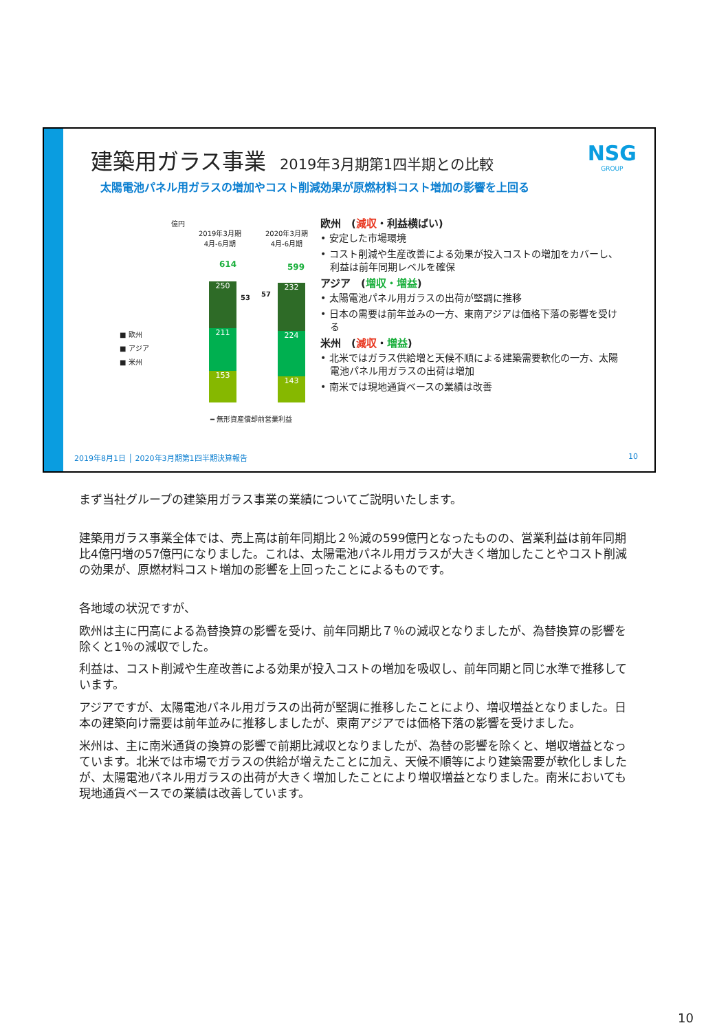建築用ガラス事業 2019年3月期第1四半期との比較
NSG
GROUP
太陽電池パネル用ガラスの増加やコスト削減効果が原燃材料コスト増加の影響を上回る
億円
2019年3月期
4月-6月期
2020年3月期
4月-6月期
614 599
■ 欧州
■ アジア
■ 米州
250
211
153
232
224
143
53 57
━ 無形資産償却前営業利益
欧州　(減収・利益横ばい)
• 安定した市場環境
• コスト削減や生産改善による効果が投入コストの増加をカバーし、利益は前年同期レベルを確保
アジア　(増収・増益)
• 太陽電池パネル用ガラスの出荷が堅調に推移
• 日本の需要は前年並みの一方、東南アジアは価格下落の影響を受ける
米州　(減収・増益)
• 北米ではガラス供給増と天候不順による建築需要軟化の一方、太陽電池パネル用ガラスの出荷は増加
• 南米では現地通貨ベースの業績は改善
2019年8月1日 │ 2020年3月期第1四半期決算報告 10
まず当社グループの建築用ガラス事業の業績についてご説明いたします。
建築用ガラス事業全体では、売上高は前年同期比２％減の599億円となったものの、営業利益は前年同期比4億円増の57億円になりました。これは、太陽電池パネル用ガラスが大きく増加したことやコスト削減の効果が、原燃材料コスト増加の影響を上回ったことによるものです。
各地域の状況ですが、
欧州は主に円高による為替換算の影響を受け、前年同期比７％の減収となりましたが、為替換算の影響を除くと1％の減収でした。
利益は、コスト削減や生産改善による効果が投入コストの増加を吸収し、前年同期と同じ水準で推移しています。
アジアですが、太陽電池パネル用ガラスの出荷が堅調に推移したことにより、増収増益となりました。日本の建築向け需要は前年並みに推移しましたが、東南アジアでは価格下落の影響を受けました。
米州は、主に南米通貨の換算の影響で前期比減収となりましたが、為替の影響を除くと、増収増益となっています。北米では市場でガラスの供給が増えたことに加え、天候不順等により建築需要が軟化しましたが、太陽電池パネル用ガラスの出荷が大きく増加したことにより増収増益となりました。南米においても現地通貨ベースでの業績は改善しています。
10